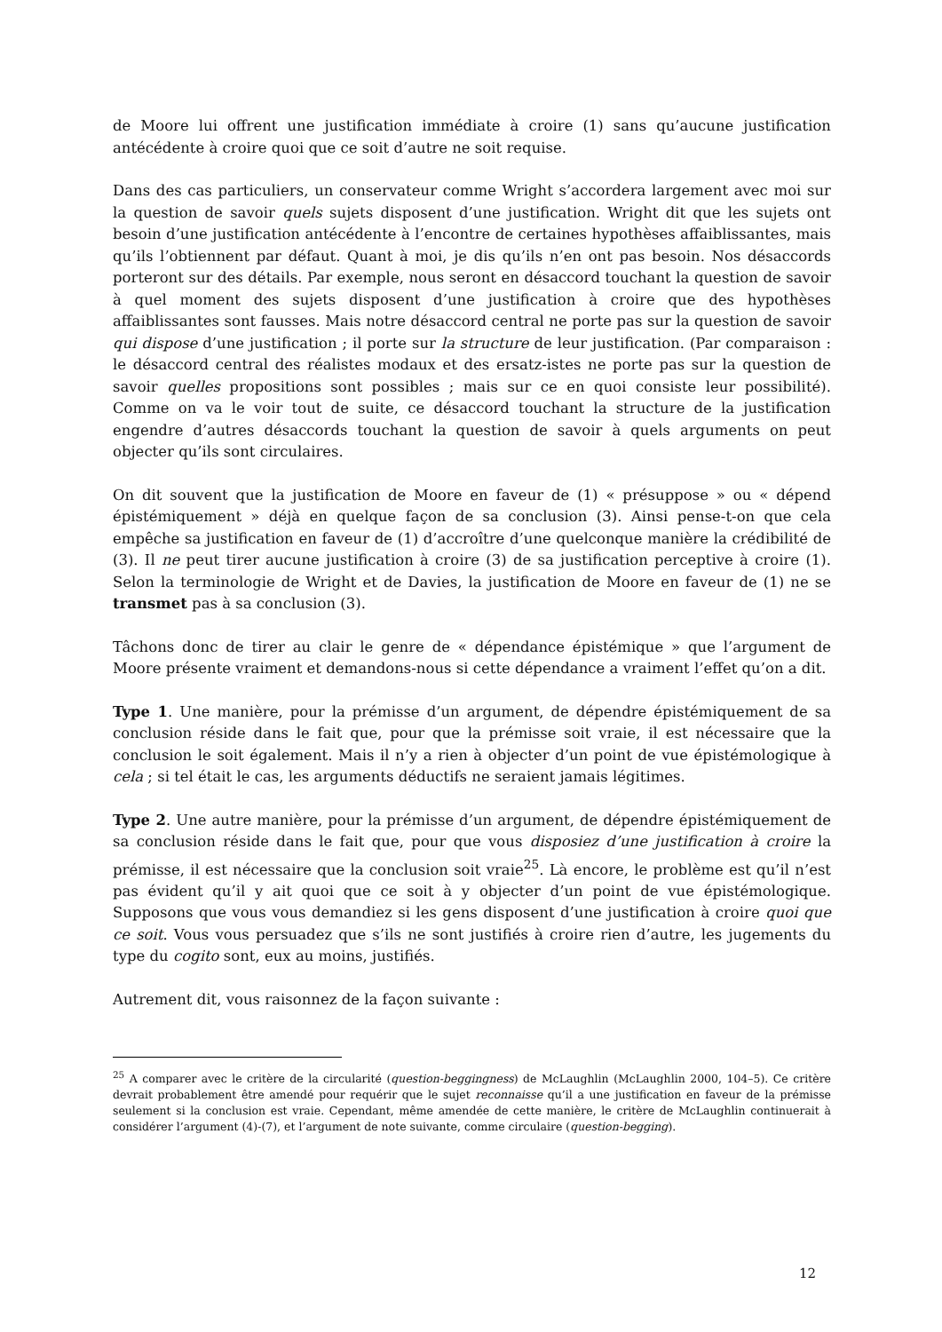de Moore lui offrent une justification immédiate à croire (1) sans qu’aucune justification antécédente à croire quoi que ce soit d’autre ne soit requise.
Dans des cas particuliers, un conservateur comme Wright s’accordera largement avec moi sur la question de savoir quels sujets disposent d’une justification. Wright dit que les sujets ont besoin d’une justification antécédente à l’encontre de certaines hypothèses affaiblissantes, mais qu’ils l’obtiennent par défaut. Quant à moi, je dis qu’ils n’en ont pas besoin. Nos désaccords porteront sur des détails. Par exemple, nous seront en désaccord touchant la question de savoir à quel moment des sujets disposent d’une justification à croire que des hypothèses affaiblissantes sont fausses. Mais notre désaccord central ne porte pas sur la question de savoir qui dispose d’une justification ; il porte sur la structure de leur justification. (Par comparaison : le désaccord central des réalistes modaux et des ersatz-istes ne porte pas sur la question de savoir quelles propositions sont possibles ; mais sur ce en quoi consiste leur possibilité). Comme on va le voir tout de suite, ce désaccord touchant la structure de la justification engendre d’autres désaccords touchant la question de savoir à quels arguments on peut objecter qu’ils sont circulaires.
On dit souvent que la justification de Moore en faveur de (1) « présuppose » ou « dépend épistémiquement » déjà en quelque façon de sa conclusion (3). Ainsi pense-t-on que cela empêche sa justification en faveur de (1) d’accroître d’une quelconque manière la crédibilité de (3). Il ne peut tirer aucune justification à croire (3) de sa justification perceptive à croire (1). Selon la terminologie de Wright et de Davies, la justification de Moore en faveur de (1) ne se transmet pas à sa conclusion (3).
Tâchons donc de tirer au clair le genre de « dépendance épistémique » que l’argument de Moore présente vraiment et demandons-nous si cette dépendance a vraiment l’effet qu’on a dit.
Type 1. Une manière, pour la prémisse d’un argument, de dépendre épistémiquement de sa conclusion réside dans le fait que, pour que la prémisse soit vraie, il est nécessaire que la conclusion le soit également. Mais il n’y a rien à objecter d’un point de vue épistémologique à cela ; si tel était le cas, les arguments déductifs ne seraient jamais légitimes.
Type 2. Une autre manière, pour la prémisse d’un argument, de dépendre épistémiquement de sa conclusion réside dans le fait que, pour que vous disposiez d’une justification à croire la prémisse, il est nécessaire que la conclusion soit vraie<sup>25</sup>. Là encore, le problème est qu’il n’est pas évident qu’il y ait quoi que ce soit à y objecter d’un point de vue épistémologique. Supposons que vous vous demandiez si les gens disposent d’une justification à croire quoi que ce soit. Vous vous persuadez que s’ils ne sont justifiés à croire rien d’autre, les jugements du type du cogito sont, eux au moins, justifiés.
Autrement dit, vous raisonnez de la façon suivante :
<sup>25</sup> A comparer avec le critère de la circularité (question-beggingness) de McLaughlin (McLaughlin 2000, 104–5). Ce critère devrait probablement être amendé pour requérir que le sujet reconnaisse qu’il a une justification en faveur de la prémisse seulement si la conclusion est vraie. Cependant, même amendée de cette manière, le critère de McLaughlin continuerait à considérer l’argument (4)-(7), et l’argument de note suivante, comme circulaire (question-begging).
12